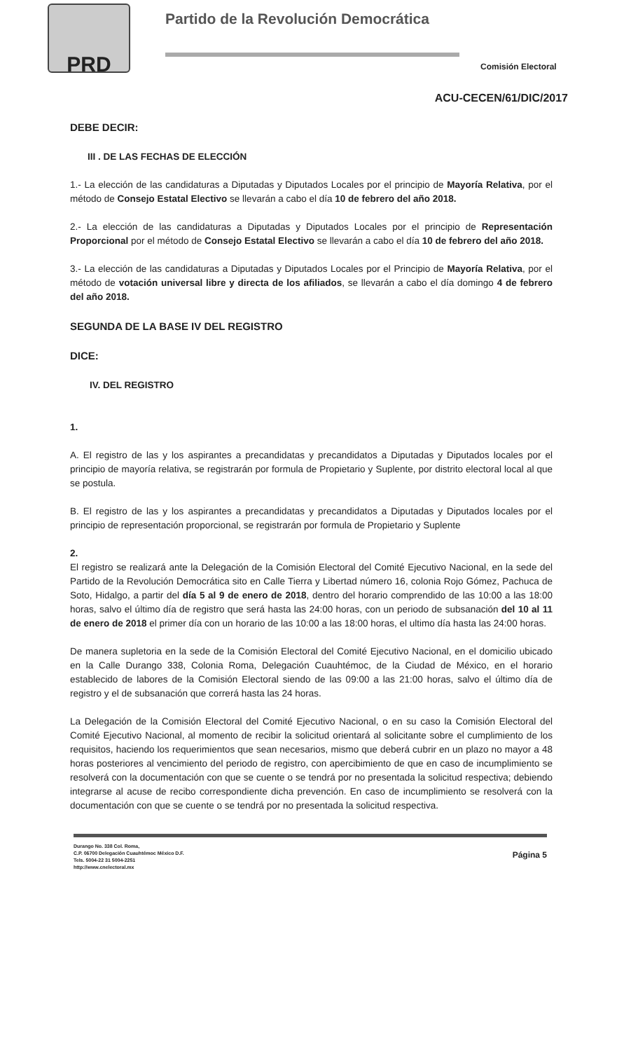PRD
Partido de la Revolución Democrática
Comisión Electoral
ACU-CECEN/61/DIC/2017
DEBE DECIR:
III . DE LAS FECHAS DE ELECCIÓN
1.- La elección de las candidaturas a Diputadas y Diputados Locales por el principio de Mayoría Relativa, por el método de Consejo Estatal Electivo se llevarán a cabo el día 10 de febrero del año 2018.
2.- La elección de las candidaturas a Diputadas y Diputados Locales por el principio de Representación Proporcional por el método de Consejo Estatal Electivo se llevarán a cabo el día 10 de febrero del año 2018.
3.- La elección de las candidaturas a Diputadas y Diputados Locales por el Principio de Mayoría Relativa, por el método de votación universal libre y directa de los afiliados, se llevarán a cabo el día domingo 4 de febrero del año 2018.
SEGUNDA DE LA BASE IV DEL REGISTRO
DICE:
IV. DEL REGISTRO
1.
A. El registro de las y los aspirantes a precandidatas y precandidatos a Diputadas y Diputados locales por el principio de mayoría relativa, se registrarán por formula de Propietario y Suplente, por distrito electoral local al que se postula.
B. El registro de las y los aspirantes a precandidatas y precandidatos a Diputadas y Diputados locales por el principio de representación proporcional, se registrarán por formula de Propietario y Suplente
2.
El registro se realizará ante la Delegación de la Comisión Electoral del Comité Ejecutivo Nacional, en la sede del Partido de la Revolución Democrática sito en Calle Tierra y Libertad número 16, colonia Rojo Gómez, Pachuca de Soto, Hidalgo, a partir del día 5 al 9 de enero de 2018, dentro del horario comprendido de las 10:00 a las 18:00 horas, salvo el último día de registro que será hasta las 24:00 horas, con un periodo de subsanación del 10 al 11 de enero de 2018 el primer día con un horario de las 10:00 a las 18:00 horas, el ultimo día hasta las 24:00 horas.
De manera supletoria en la sede de la Comisión Electoral del Comité Ejecutivo Nacional, en el domicilio ubicado en la Calle Durango 338, Colonia Roma, Delegación Cuauhtémoc, de la Ciudad de México, en el horario establecido de labores de la Comisión Electoral siendo de las 09:00 a las 21:00 horas, salvo el último día de registro y el de subsanación que correrá hasta las 24 horas.
La Delegación de la Comisión Electoral del Comité Ejecutivo Nacional, o en su caso la Comisión Electoral del Comité Ejecutivo Nacional, al momento de recibir la solicitud orientará al solicitante sobre el cumplimiento de los requisitos, haciendo los requerimientos que sean necesarios, mismo que deberá cubrir en un plazo no mayor a 48 horas posteriores al vencimiento del periodo de registro, con apercibimiento de que en caso de incumplimiento se resolverá con la documentación con que se cuente o se tendrá por no presentada la solicitud respectiva; debiendo integrarse al acuse de recibo correspondiente dicha prevención. En caso de incumplimiento se resolverá con la documentación con que se cuente o se tendrá por no presentada la solicitud respectiva.
Durango No. 338 Col. Roma,
C.P. 06700 Delegación Cuauhtémoc México D.F.
Tels. 5004-22 31 5004-2251
http://www.cnelectoral.mx
Página 5